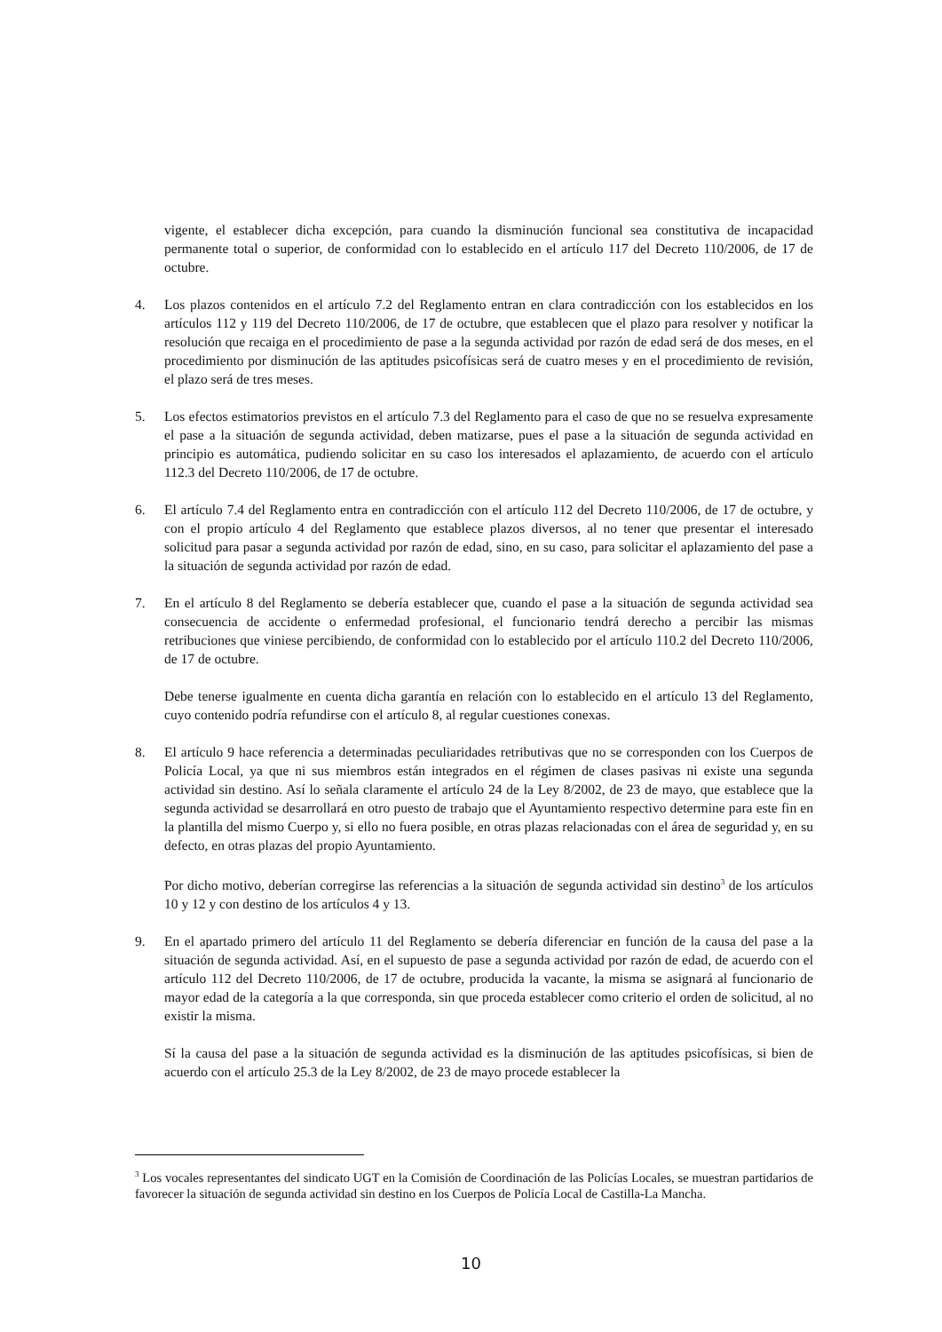vigente, el establecer dicha excepción, para cuando la disminución funcional sea constitutiva de incapacidad permanente total o superior, de conformidad con lo establecido en el artículo 117 del Decreto 110/2006, de 17 de octubre.
4. Los plazos contenidos en el artículo 7.2 del Reglamento entran en clara contradicción con los establecidos en los artículos 112 y 119 del Decreto 110/2006, de 17 de octubre, que establecen que el plazo para resolver y notificar la resolución que recaiga en el procedimiento de pase a la segunda actividad por razón de edad será de dos meses, en el procedimiento por disminución de las aptitudes psicofísicas será de cuatro meses y en el procedimiento de revisión, el plazo será de tres meses.
5. Los efectos estimatorios previstos en el artículo 7.3 del Reglamento para el caso de que no se resuelva expresamente el pase a la situación de segunda actividad, deben matizarse, pues el pase a la situación de segunda actividad en principio es automática, pudiendo solicitar en su caso los interesados el aplazamiento, de acuerdo con el artículo 112.3 del Decreto 110/2006, de 17 de octubre.
6. El artículo 7.4 del Reglamento entra en contradicción con el artículo 112 del Decreto 110/2006, de 17 de octubre, y con el propio artículo 4 del Reglamento que establece plazos diversos, al no tener que presentar el interesado solicitud para pasar a segunda actividad por razón de edad, sino, en su caso, para solicitar el aplazamiento del pase a la situación de segunda actividad por razón de edad.
7. En el artículo 8 del Reglamento se debería establecer que, cuando el pase a la situación de segunda actividad sea consecuencia de accidente o enfermedad profesional, el funcionario tendrá derecho a percibir las mismas retribuciones que viniese percibiendo, de conformidad con lo establecido por el artículo 110.2 del Decreto 110/2006, de 17 de octubre.
Debe tenerse igualmente en cuenta dicha garantía en relación con lo establecido en el artículo 13 del Reglamento, cuyo contenido podría refundirse con el artículo 8, al regular cuestiones conexas.
8. El artículo 9 hace referencia a determinadas peculiaridades retributivas que no se corresponden con los Cuerpos de Policía Local, ya que ni sus miembros están integrados en el régimen de clases pasivas ni existe una segunda actividad sin destino. Así lo señala claramente el artículo 24 de la Ley 8/2002, de 23 de mayo, que establece que la segunda actividad se desarrollará en otro puesto de trabajo que el Ayuntamiento respectivo determine para este fin en la plantilla del mismo Cuerpo y, si ello no fuera posible, en otras plazas relacionadas con el área de seguridad y, en su defecto, en otras plazas del propio Ayuntamiento.
Por dicho motivo, deberían corregirse las referencias a la situación de segunda actividad sin destino<sup>3</sup> de los artículos 10 y 12 y con destino de los artículos 4 y 13.
9. En el apartado primero del artículo 11 del Reglamento se debería diferenciar en función de la causa del pase a la situación de segunda actividad. Así, en el supuesto de pase a segunda actividad por razón de edad, de acuerdo con el artículo 112 del Decreto 110/2006, de 17 de octubre, producida la vacante, la misma se asignará al funcionario de mayor edad de la categoría a la que corresponda, sin que proceda establecer como criterio el orden de solicitud, al no existir la misma.
Sí la causa del pase a la situación de segunda actividad es la disminución de las aptitudes psicofísicas, si bien de acuerdo con el artículo 25.3 de la Ley 8/2002, de 23 de mayo procede establecer la
<sup>3</sup> Los vocales representantes del sindicato UGT en la Comisión de Coordinación de las Policías Locales, se muestran partidarios de favorecer la situación de segunda actividad sin destino en los Cuerpos de Policía Local de Castilla-La Mancha.
10